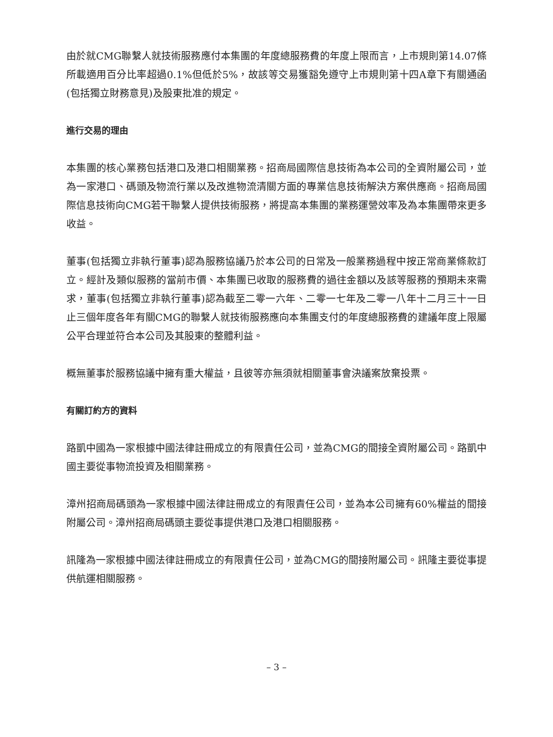由於就CMG聯繫人就技術服務應付本集團的年度總服務費的年度上限而言，上市規則第14.07條所載適用百分比率超過0.1%但低於5%，故該等交易獲豁免遵守上市規則第十四A章下有關通函(包括獨立財務意見)及股東批准的規定。
進行交易的理由
本集團的核心業務包括港口及港口相關業務。招商局國際信息技術為本公司的全資附屬公司，並為一家港口、碼頭及物流行業以及改進物流清關方面的專業信息技術解決方案供應商。招商局國際信息技術向CMG若干聯繫人提供技術服務，將提高本集團的業務運營效率及為本集團帶來更多收益。
董事(包括獨立非執行董事)認為服務協議乃於本公司的日常及一般業務過程中按正常商業條款訂立。經計及類似服務的當前市價、本集團已收取的服務費的過往金額以及該等服務的預期未來需求，董事(包括獨立非執行董事)認為截至二零一六年、二零一七年及二零一八年十二月三十一日止三個年度各年有關CMG的聯繫人就技術服務應向本集團支付的年度總服務費的建議年度上限屬公平合理並符合本公司及其股東的整體利益。
概無董事於服務協議中擁有重大權益，且彼等亦無須就相關董事會決議案放棄投票。
有關訂約方的資料
路凱中國為一家根據中國法律註冊成立的有限責任公司，並為CMG的間接全資附屬公司。路凱中國主要從事物流投資及相關業務。
漳州招商局碼頭為一家根據中國法律註冊成立的有限責任公司，並為本公司擁有60%權益的間接附屬公司。漳州招商局碼頭主要從事提供港口及港口相關服務。
訊隆為一家根據中國法律註冊成立的有限責任公司，並為CMG的間接附屬公司。訊隆主要從事提供航運相關服務。
– 3 –